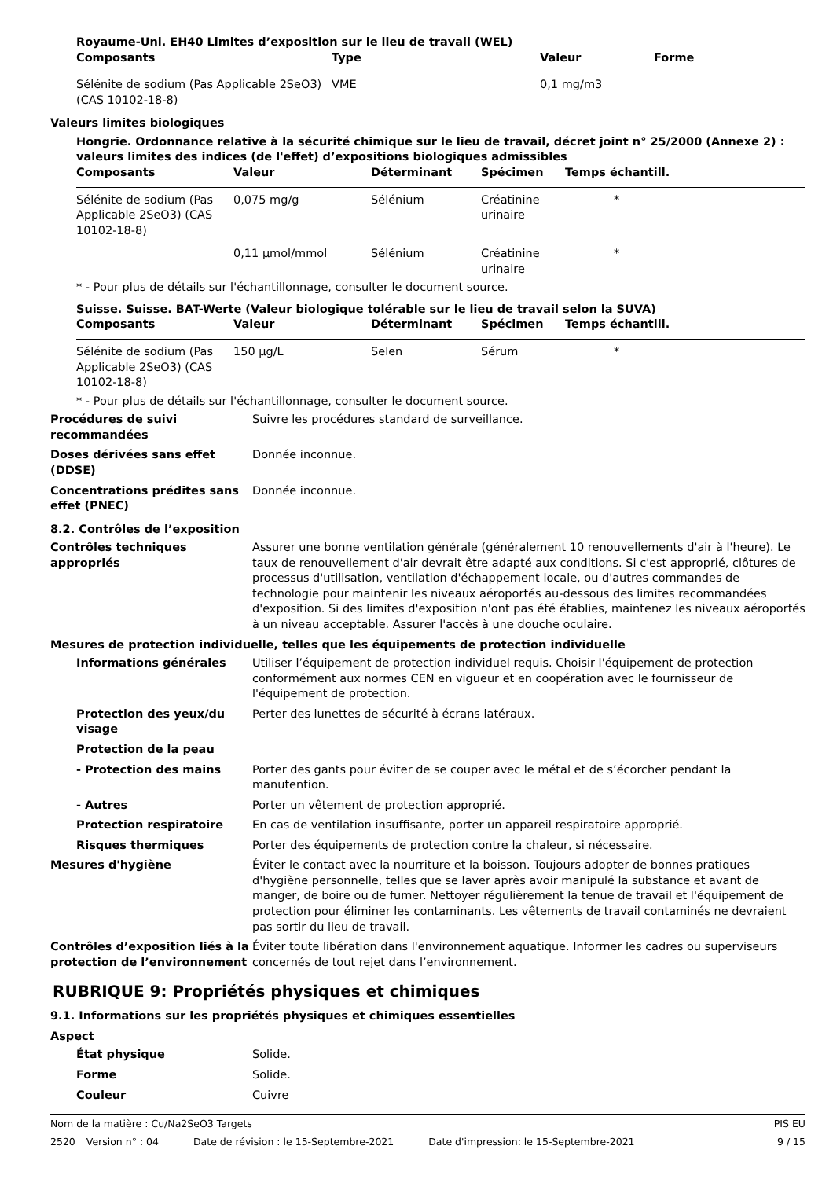Royaume-Uni. EH40 Limites d’exposition sur le lieu de travail (WEL)
| Composants | Type | Valeur | Forme |
| --- | --- | --- | --- |
| Sélénite de sodium (Pas Applicable 2SeO3) (CAS 10102-18-8) | VME | 0,1 mg/m3 | |
Valeurs limites biologiques
Hongrie. Ordonnance relative à la sécurité chimique sur le lieu de travail, décret joint n° 25/2000 (Annexe 2) : valeurs limites des indices (de l'effet) d’expositions biologiques admissibles
| Composants | Valeur | Déterminant | Spécimen | Temps échantill. |
| --- | --- | --- | --- | --- |
| Sélénite de sodium (Pas Applicable 2SeO3) (CAS 10102-18-8) | 0,075 mg/g | Sélénium | Créatinine urinaire | * |
| | 0,11 µmol/mmol | Sélénium | Créatinine urinaire | * |
* - Pour plus de détails sur l'échantillonnage, consulter le document source.
Suisse. Suisse. BAT-Werte (Valeur biologique tolérable sur le lieu de travail selon la SUVA)
| Composants | Valeur | Déterminant | Spécimen | Temps échantill. |
| --- | --- | --- | --- | --- |
| Sélénite de sodium (Pas Applicable 2SeO3) (CAS 10102-18-8) | 150 µg/L | Selen | Sérum | * |
* - Pour plus de détails sur l'échantillonnage, consulter le document source.
Procédures de suivi recommandées
Suivre les procédures standard de surveillance.
Doses dérivées sans effet (DDSE)
Donnée inconnue.
Concentrations prédites sans effet (PNEC)
Donnée inconnue.
8.2. Contrôles de l’exposition
Contrôles techniques appropriés
Assurer une bonne ventilation générale (généralement 10 renouvellements d'air à l'heure). Le taux de renouvellement d'air devrait être adapté aux conditions. Si c'est approprié, clôtures de processus d'utilisation, ventilation d'échappement locale, ou d'autres commandes de technologie pour maintenir les niveaux aéroportés au-dessous des limites recommandées d'exposition. Si des limites d'exposition n'ont pas été établies, maintenez les niveaux aéroportés à un niveau acceptable. Assurer l'accès à une douche oculaire.
Mesures de protection individuelle, telles que les équipements de protection individuelle
Informations générales Utiliser l’équipement de protection individuel requis. Choisir l'équipement de protection conformément aux normes CEN en vigueur et en coopération avec le fournisseur de l'équipement de protection.
Protection des yeux/du visage
Perter des lunettes de sécurité à écrans latéraux.
Protection de la peau
- Protection des mains Porter des gants pour éviter de se couper avec le métal et de s’écorcher pendant la manutention.
- Autres Porter un vêtement de protection approprié.
Protection respiratoire En cas de ventilation insuffisante, porter un appareil respiratoire approprié.
Risques thermiques Porter des équipements de protection contre la chaleur, si nécessaire.
Mesures d'hygiène Éviter le contact avec la nourriture et la boisson. Toujours adopter de bonnes pratiques d'hygiène personnelle, telles que se laver après avoir manipulé la substance et avant de manger, de boire ou de fumer. Nettoyer régulièrement la tenue de travail et l'équipement de protection pour éliminer les contaminants. Les vêtements de travail contaminés ne devraient pas sortir du lieu de travail.
Contrôles d’exposition liés à la protection de l’environnement
Éviter toute libération dans l'environnement aquatique. Informer les cadres ou superviseurs concernés de tout rejet dans l’environnement.
RUBRIQUE 9: Propriétés physiques et chimiques
9.1. Informations sur les propriétés physiques et chimiques essentielles
Aspect
État physique Solide.
Forme Solide.
Couleur Cuivre
Nom de la matière : Cu/Na2SeO3 Targets
PIS EU
2520 Version n° : 04 Date de révision : le 15-Septembre-2021 Date d'impression: le 15-Septembre-2021
9 / 15